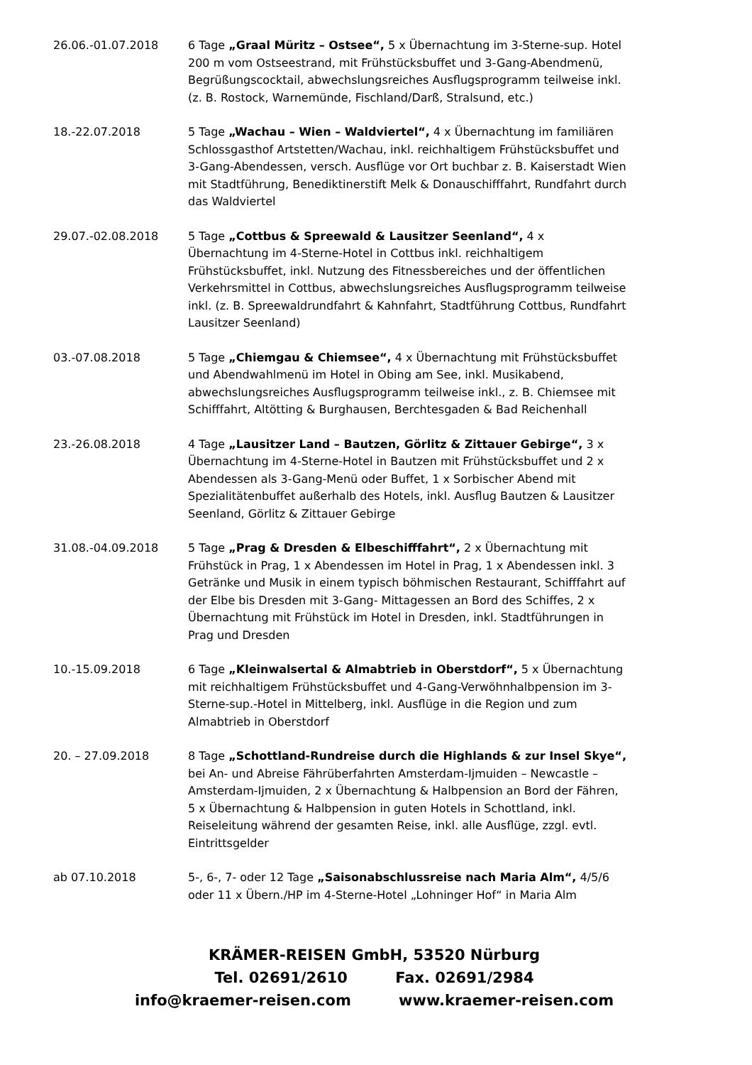26.06.-01.07.2018 6 Tage „Graal Müritz – Ostsee“, 5 x Übernachtung im 3-Sterne-sup. Hotel 200 m vom Ostseestrand, mit Frühstücksbuffet und 3-Gang-Abendmenü, Begrüßungscocktail, abwechslungsreiches Ausflugsprogramm teilweise inkl. (z. B. Rostock, Warnemünde, Fischland/Darß, Stralsund, etc.)
18.-22.07.2018 5 Tage „Wachau – Wien – Waldviertel“, 4 x Übernachtung im familiären Schlossgasthof Artstetten/Wachau, inkl. reichhaltigem Frühstücksbuffet und 3-Gang-Abendessen, versch. Ausflüge vor Ort buchbar z. B. Kaiserstadt Wien mit Stadtführung, Benediktinerstift Melk & Donauschifffahrt, Rundfahrt durch das Waldviertel
29.07.-02.08.2018 5 Tage „Cottbus & Spreewald & Lausitzer Seenland“, 4 x Übernachtung im 4-Sterne-Hotel in Cottbus inkl. reichhaltigem Frühstücksbuffet, inkl. Nutzung des Fitnessbereiches und der öffentlichen Verkehrsmittel in Cottbus, abwechslungsreiches Ausflugsprogramm teilweise inkl. (z. B. Spreewaldrundfahrt & Kahnfahrt, Stadtführung Cottbus, Rundfahrt Lausitzer Seenland)
03.-07.08.2018 5 Tage „Chiemgau & Chiemsee“, 4 x Übernachtung mit Frühstücksbuffet und Abendwahlmenü im Hotel in Obing am See, inkl. Musikabend, abwechslungsreiches Ausflugsprogramm teilweise inkl., z. B. Chiemsee mit Schifffahrt, Altötting & Burghausen, Berchtesgaden & Bad Reichenhall
23.-26.08.2018 4 Tage „Lausitzer Land – Bautzen, Görlitz & Zittauer Gebirge“, 3 x Übernachtung im 4-Sterne-Hotel in Bautzen mit Frühstücksbuffet und 2 x Abendessen als 3-Gang-Menü oder Buffet, 1 x Sorbischer Abend mit Spezialitätenbuffet außerhalb des Hotels, inkl. Ausflug Bautzen & Lausitzer Seenland, Görlitz & Zittauer Gebirge
31.08.-04.09.2018 5 Tage „Prag & Dresden & Elbeschifffahrt“, 2 x Übernachtung mit Frühstück in Prag, 1 x Abendessen im Hotel in Prag, 1 x Abendessen inkl. 3 Getränke und Musik in einem typisch böhmischen Restaurant, Schifffahrt auf der Elbe bis Dresden mit 3-Gang- Mittagessen an Bord des Schiffes, 2 x Übernachtung mit Frühstück im Hotel in Dresden, inkl. Stadtführungen in Prag und Dresden
10.-15.09.2018 6 Tage „Kleinwalsertal & Almabtrieb in Oberstdorf“, 5 x Übernachtung mit reichhaltigem Frühstücksbuffet und 4-Gang-Verwöhnhalbpension im 3-Sterne-sup.-Hotel in Mittelberg, inkl. Ausflüge in die Region und zum Almabtrieb in Oberstdorf
20. – 27.09.2018 8 Tage „Schottland-Rundreise durch die Highlands & zur Insel Skye“, bei An- und Abreise Fährüberfahrten Amsterdam-Ijmuiden – Newcastle – Amsterdam-Ijmuiden, 2 x Übernachtung & Halbpension an Bord der Fähren, 5 x Übernachtung & Halbpension in guten Hotels in Schottland, inkl. Reiseleitung während der gesamten Reise, inkl. alle Ausflüge, zzgl. evtl. Eintrittsgelder
ab 07.10.2018 5-, 6-, 7- oder 12 Tage „Saisonabschlussreise nach Maria Alm“, 4/5/6 oder 11 x Übern./HP im 4-Sterne-Hotel „Lohninger Hof“ in Maria Alm
KRÄMER-REISEN GmbH, 53520 Nürburg
Tel. 02691/2610 Fax. 02691/2984
info@kraemer-reisen.com www.kraemer-reisen.com